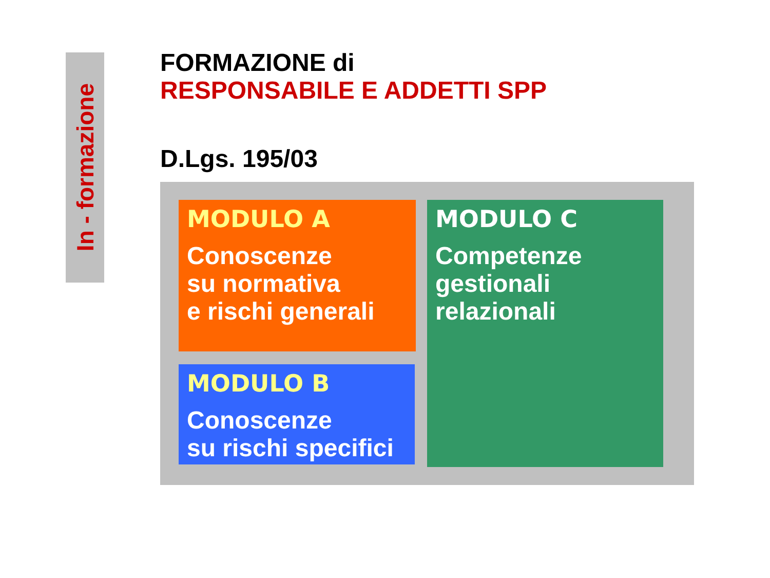In - formazione
FORMAZIONE di
RESPONSABILE E ADDETTI SPP
D.Lgs. 195/03
MODULO A
Conoscenze
su normativa
e rischi generali
MODULO B
Conoscenze
su rischi specifici
MODULO C
Competenze
gestionali
relazionali